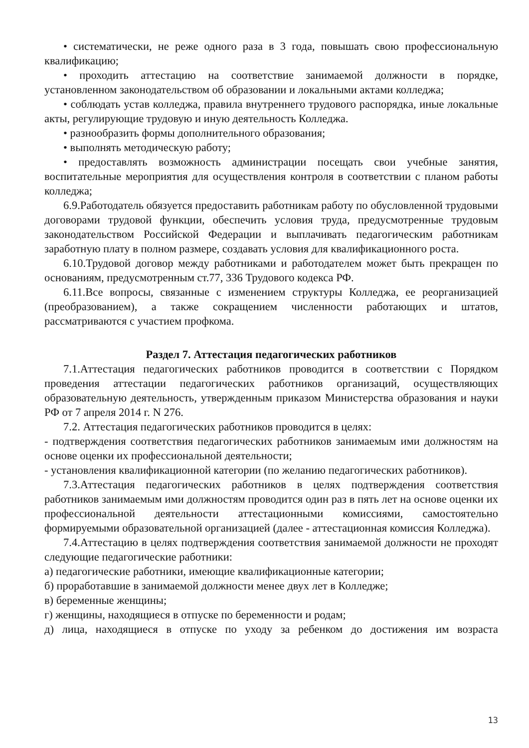• систематически, не реже одного раза в 3 года, повышать свою профессиональную квалификацию;
• проходить аттестацию на соответствие занимаемой должности в порядке, установленном законодательством об образовании и локальными актами колледжа;
• соблюдать устав колледжа, правила внутреннего трудового распорядка, иные локальные акты, регулирующие трудовую и иную деятельность Колледжа.
• разнообразить формы дополнительного образования;
• выполнять методическую работу;
• предоставлять возможность администрации посещать свои учебные занятия, воспитательные мероприятия для осуществления контроля в соответствии с планом работы колледжа;
6.9.Работодатель обязуется предоставить работникам работу по обусловленной трудовыми договорами трудовой функции, обеспечить условия труда, предусмотренные трудовым законодательством Российской Федерации и выплачивать педагогическим работникам заработную плату в полном размере, создавать условия для квалификационного роста.
6.10.Трудовой договор между работниками и работодателем может быть прекращен по основаниям, предусмотренным ст.77, 336 Трудового кодекса РФ.
6.11.Все вопросы, связанные с изменением структуры Колледжа, ее реорганизацией (преобразованием), а также сокращением численности работающих и штатов, рассматриваются с участием профкома.
Раздел 7. Аттестация педагогических работников
7.1.Аттестация педагогических работников проводится в соответствии с Порядком проведения аттестации педагогических работников организаций, осуществляющих образовательную деятельность, утвержденным приказом Министерства образования и науки РФ от 7 апреля 2014 г. N 276.
7.2. Аттестация педагогических работников проводится в целях:
- подтверждения соответствия педагогических работников занимаемым ими должностям на основе оценки их профессиональной деятельности;
- установления квалификационной категории (по желанию педагогических работников).
7.3.Аттестация педагогических работников в целях подтверждения соответствия работников занимаемым ими должностям проводится один раз в пять лет на основе оценки их профессиональной деятельности аттестационными комиссиями, самостоятельно формируемыми образовательной организацией (далее - аттестационная комиссия Колледжа).
7.4.Аттестацию в целях подтверждения соответствия занимаемой должности не проходят следующие педагогические работники:
а) педагогические работники, имеющие квалификационные категории;
б) проработавшие в занимаемой должности менее двух лет в Колледже;
в) беременные женщины;
г) женщины, находящиеся в отпуске по беременности и родам;
д) лица, находящиеся в отпуске по уходу за ребенком до достижения им возраста
13